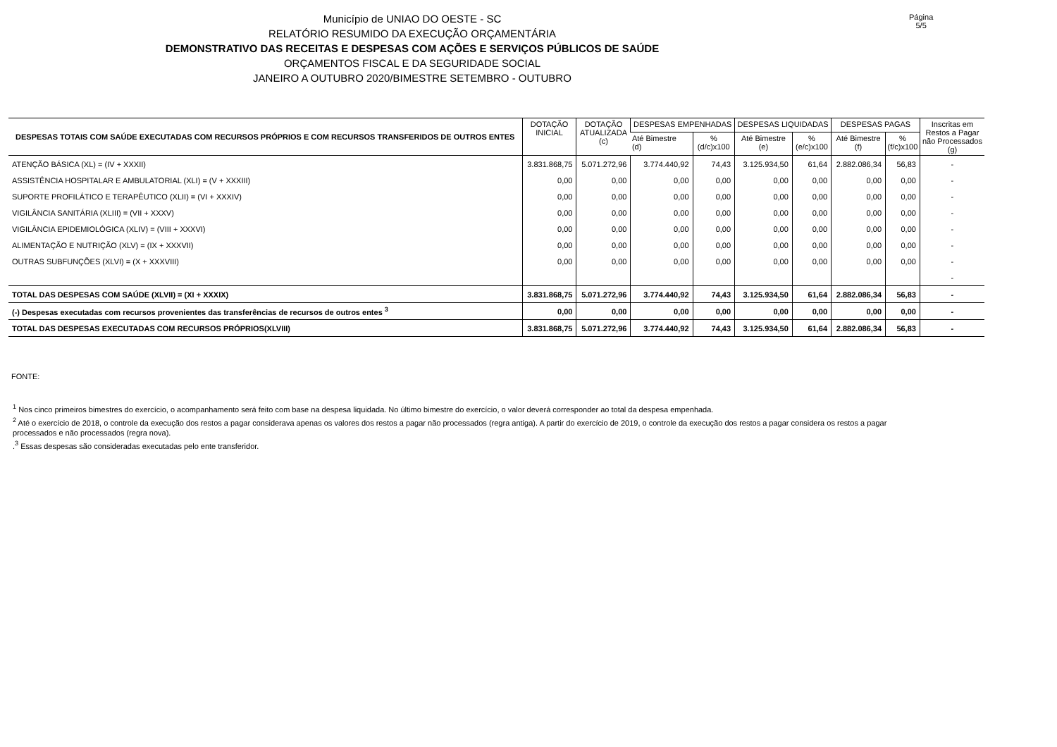Município de UNIAO DO OESTE - SC
RELATÓRIO RESUMIDO DA EXECUÇÃO ORÇAMENTÁRIA
DEMONSTRATIVO DAS RECEITAS E DESPESAS COM AÇÕES E SERVIÇOS PÚBLICOS DE SAÚDE
ORÇAMENTOS FISCAL E DA SEGURIDADE SOCIAL
JANEIRO A OUTUBRO 2020/BIMESTRE SETEMBRO - OUTUBRO
Página 5/5
| DESPESAS TOTAIS COM SAÚDE EXECUTADAS COM RECURSOS PRÓPRIOS E COM RECURSOS TRANSFERIDOS DE OUTROS ENTES | DOTAÇÃO INICIAL | DOTAÇÃO ATUALIZADA (c) | DESPESAS EMPENHADAS | | DESPESAS LIQUIDADAS | | DESPESAS PAGAS | | Inscritas em Restos a Pagar não Processados (g) |
| --- | --- | --- | --- | --- | --- | --- | --- | --- | --- |
| | | | Até Bimestre (d) | % (d/c)x100 | Até Bimestre (e) | % (e/c)x100 | Até Bimestre (f) | % (f/c)x100 | |
| ATENÇÃO BÁSICA (XL) = (IV + XXXII) | 3.831.868,75 | 5.071.272,96 | 3.774.440,92 | 74,43 | 3.125.934,50 | 61,64 | 2.882.086,34 | 56,83 | - |
| ASSISTÊNCIA HOSPITALAR E AMBULATORIAL (XLI) = (V + XXXIII) | 0,00 | 0,00 | 0,00 | 0,00 | 0,00 | 0,00 | 0,00 | 0,00 | - |
| SUPORTE PROFILÁTICO E TERAPÊUTICO (XLII) = (VI + XXXIV) | 0,00 | 0,00 | 0,00 | 0,00 | 0,00 | 0,00 | 0,00 | 0,00 | - |
| VIGILÂNCIA SANITÁRIA (XLIII) = (VII + XXXV) | 0,00 | 0,00 | 0,00 | 0,00 | 0,00 | 0,00 | 0,00 | 0,00 | - |
| VIGILÂNCIA EPIDEMIOLÓGICA (XLIV) = (VIII + XXXVI) | 0,00 | 0,00 | 0,00 | 0,00 | 0,00 | 0,00 | 0,00 | 0,00 | - |
| ALIMENTAÇÃO E NUTRIÇÃO (XLV) = (IX + XXXVII) | 0,00 | 0,00 | 0,00 | 0,00 | 0,00 | 0,00 | 0,00 | 0,00 | - |
| OUTRAS SUBFUNÇÕES (XLVI) = (X + XXXVIII) | 0,00 | 0,00 | 0,00 | 0,00 | 0,00 | 0,00 | 0,00 | 0,00 | - |
| | | | | | | | | | - |
| TOTAL DAS DESPESAS COM SAÚDE (XLVII) = (XI + XXXIX) | 3.831.868,75 | 5.071.272,96 | 3.774.440,92 | 74,43 | 3.125.934,50 | 61,64 | 2.882.086,34 | 56,83 | - |
| (-) Despesas executadas com recursos provenientes das transferências de recursos de outros entes <sup>3</sup> | 0,00 | 0,00 | 0,00 | 0,00 | 0,00 | 0,00 | 0,00 | 0,00 | - |
| TOTAL DAS DESPESAS EXECUTADAS COM RECURSOS PRÓPRIOS(XLVIII) | 3.831.868,75 | 5.071.272,96 | 3.774.440,92 | 74,43 | 3.125.934,50 | 61,64 | 2.882.086,34 | 56,83 | - |
FONTE:
<sup>1</sup> Nos cinco primeiros bimestres do exercício, o acompanhamento será feito com base na despesa liquidada. No último bimestre do exercício, o valor deverá corresponder ao total da despesa empenhada.
<sup>2</sup> Até o exercício de 2018, o controle da execução dos restos a pagar considerava apenas os valores dos restos a pagar não processados (regra antiga). A partir do exercício de 2019, o controle da execução dos restos a pagar considera os restos a pagar processados e não processados (regra nova).
.<sup>3</sup> Essas despesas são consideradas executadas pelo ente transferidor.